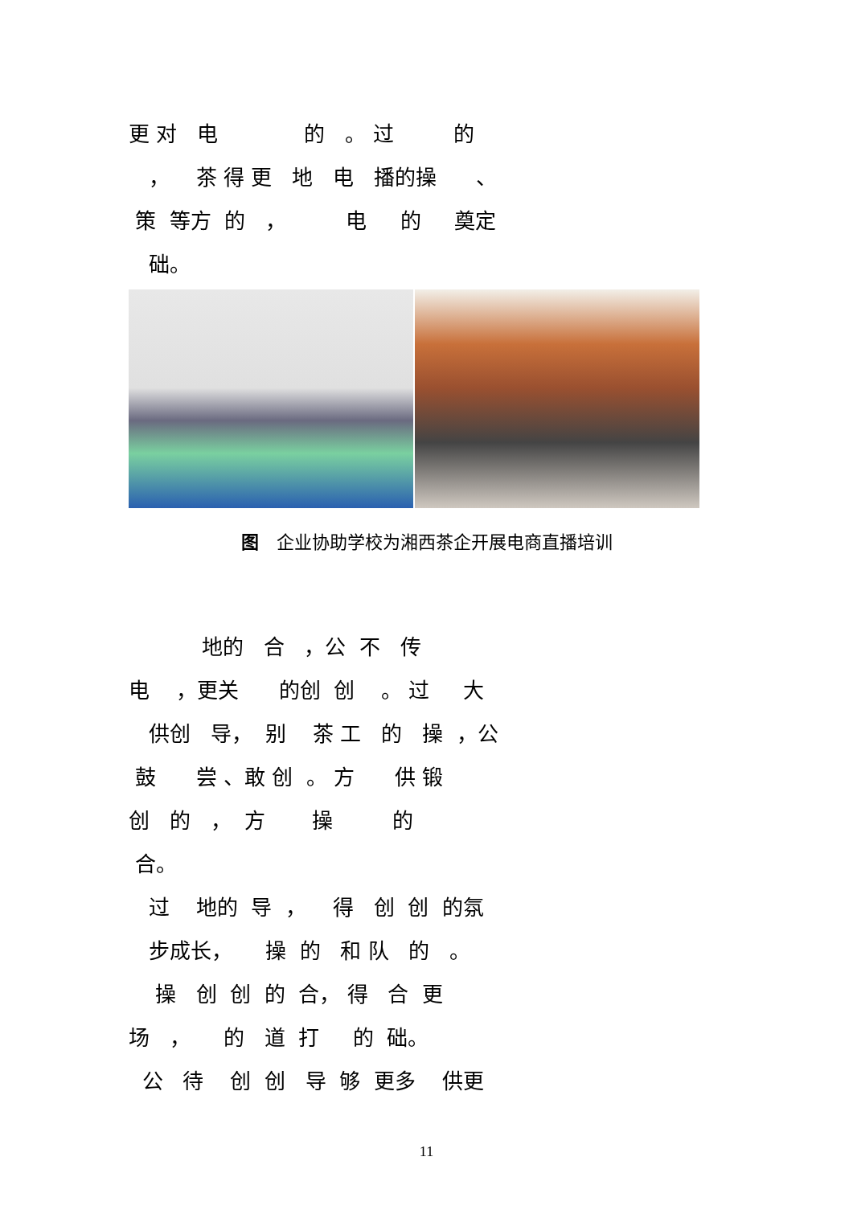更 对 电 的 。 过 的
， 茶 得 更 地 电 播的操 、
策 等方 的 ， 电 的 奠定
础。
图　企业协助学校为湘西茶企开展电商直播培训
地的 合 ，公 不 传
电 ，更关 的创 创 。 过 大
供创 导， 别 茶 工 的 操 ，公
鼓 尝 、敢 创 。 方 供 锻
创 的 ， 方 操 的
合。
过 地的 导 ， 得 创 创 的氛
步成长， 操 的 和 队 的 。
操 创 创 的 合， 得 合 更
场 ， 的 道 打 的 础。
公 待 创 创 导 够 更多 供更
11